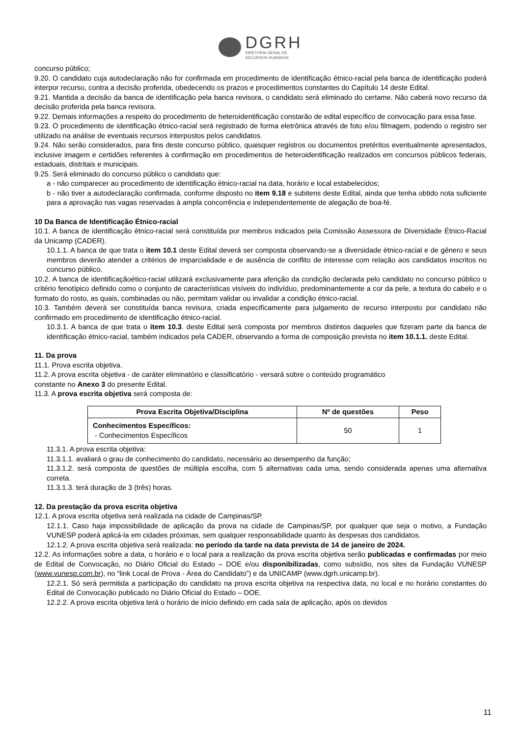DGRH
DIRETORIA GERAL DE
RECURSOS HUMANOS
concurso público;
9.20. O candidato cuja autodeclaração não for confirmada em procedimento de identificação étnico-racial pela banca de identificação poderá interpor recurso, contra a decisão proferida, obedecendo os prazos e procedimentos constantes do Capítulo 14 deste Edital.
9.21. Mantida a decisão da banca de identificação pela banca revisora, o candidato será eliminado do certame. Não caberá novo recurso da decisão proferida pela banca revisora.
9.22. Demais informações a respeito do procedimento de heteroidentificação constarão de edital específico de convocação para essa fase.
9.23. O procedimento de identificação étnico-racial será registrado de forma eletrônica através de foto e/ou filmagem, podendo o registro ser utilizado na análise de eventuais recursos interpostos pelos candidatos.
9.24. Não serão considerados, para fins deste concurso público, quaisquer registros ou documentos pretéritos eventualmente apresentados, inclusive imagem e certidões referentes à confirmação em procedimentos de heteroidentificação realizados em concursos públicos federais, estaduais, distritais e municipais.
9.25. Será eliminado do concurso público o candidato que:
a - não comparecer ao procedimento de identificação étnico-racial na data, horário e local estabelecidos;
b - não tiver a autodeclaração confirmada, conforme disposto no item 9.18 e subitens deste Edital, ainda que tenha obtido nota suficiente para a aprovação nas vagas reservadas à ampla concorrência e independentemente de alegação de boa-fé.
10 Da Banca de Identificação Étnico-racial
10.1. A banca de identificação étnico-racial será constituída por membros indicados pela Comissão Assessora de Diversidade Étnico-Racial da Unicamp (CADER).
10.1.1. A banca de que trata o item 10.1 deste Edital deverá ser composta observando-se a diversidade étnico-racial e de gênero e seus membros deverão atender a critérios de imparcialidade e de ausência de conflito de interesse com relação aos candidatos inscritos no concurso público.
10.2. A banca de identificaçãoético-racial utilizará exclusivamente para aferição da condição declarada pelo candidato no concurso público o critério fenotípico definido como o conjunto de características visíveis do indivíduo, predominantemente a cor da pele, a textura do cabelo e o formato do rosto, as quais, combinadas ou não, permitam validar ou invalidar a condição étnico-racial.
10.3. Também deverá ser constituída banca revisora, criada especificamente para julgamento de recurso interposto por candidato não confirmado em procedimento de identificação étnico-racial.
10.3.1. A banca de que trata o item 10.3. deste Edital será composta por membros distintos daqueles que fizeram parte da banca de identificação étnico-racial, também indicados pela CADER, observando a forma de composição prevista no item 10.1.1. deste Edital.
11. Da prova
11.1. Prova escrita objetiva.
11.2. A prova escrita objetiva - de caráter eliminatório e classificatório - versará sobre o conteúdo programático
constante no Anexo 3 do presente Edital.
11.3. A prova escrita objetiva será composta de:
| Prova Escrita Objetiva/Disciplina | Nº de questões | Peso |
| --- | --- | --- |
| Conhecimentos Específicos: - Conhecimentos Específicos | 50 | 1 |
11.3.1. A prova escrita objetiva:
11.3.1.1. avaliará o grau de conhecimento do candidato, necessário ao desempenho da função;
11.3.1.2. será composta de questões de múltipla escolha, com 5 alternativas cada uma, sendo considerada apenas uma alternativa correta.
11.3.1.3. terá duração de 3 (três) horas.
12. Da prestação da prova escrita objetiva
12.1. A prova escrita objetiva será realizada na cidade de Campinas/SP.
12.1.1. Caso haja impossibilidade de aplicação da prova na cidade de Campinas/SP, por qualquer que seja o motivo, a Fundação VUNESP poderá aplicá-la em cidades próximas, sem qualquer responsabilidade quanto às despesas dos candidatos.
12.1.2. A prova escrita objetiva será realizada: no período da tarde na data prevista de 14 de janeiro de 2024.
12.2. As informações sobre a data, o horário e o local para a realização da prova escrita objetiva serão publicadas e confirmadas por meio de Edital de Convocação, no Diário Oficial do Estado – DOE e/ou disponibilizadas, como subsídio, nos sites da Fundação VUNESP (www.vunesp.com.br), no “link Local de Prova - Área do Candidato”) e da UNICAMP (www.dgrh.unicamp.br).
12.2.1. Só será permitida a participação do candidato na prova escrita objetiva na respectiva data, no local e no horário constantes do Edital de Convocação publicado no Diário Oficial do Estado – DOE.
12.2.2. A prova escrita objetiva terá o horário de início definido em cada sala de aplicação, após os devidos
11